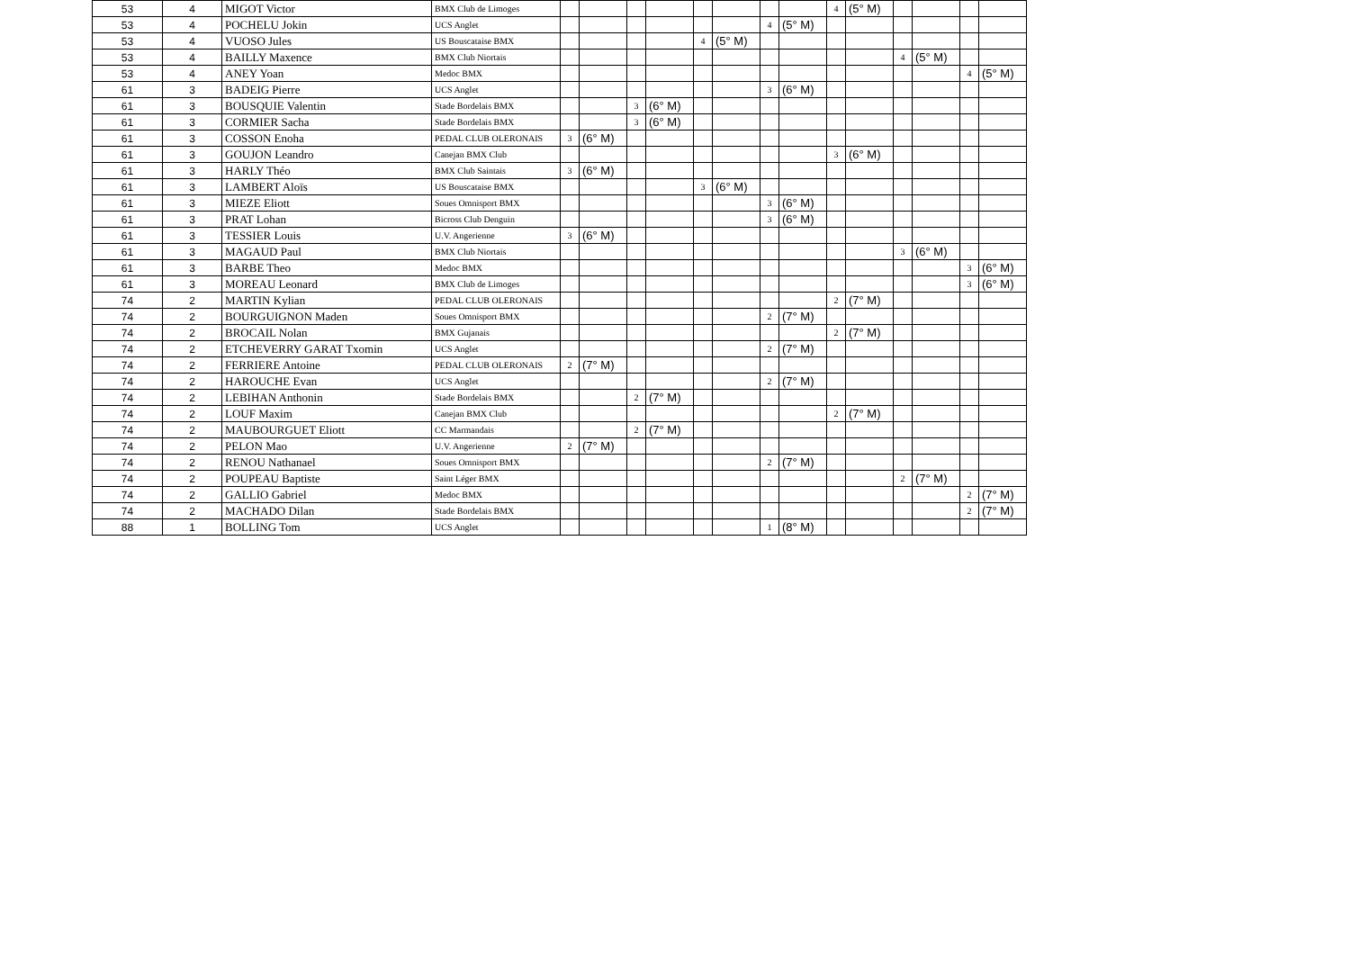| 53 | 4 | MIGOT Victor | BMX Club de Limoges | | | | | | | | | 4 | (5° M) | | | | |
| 53 | 4 | POCHELU Jokin | UCS Anglet | | | | | | | 4 | (5° M) | | | | | | |
| 53 | 4 | VUOSO Jules | US Bouscataise BMX | | | | | 4 | (5° M) | | | | | | | | |
| 53 | 4 | BAILLY Maxence | BMX Club Niortais | | | | | | | | | | | 4 | (5° M) | | |
| 53 | 4 | ANEY Yoan | Medoc BMX | | | | | | | | | | | | | 4 | (5° M) |
| 61 | 3 | BADEIG Pierre | UCS Anglet | | | | | | | 3 | (6° M) | | | | | | |
| 61 | 3 | BOUSQUIE Valentin | Stade Bordelais BMX | | | 3 | (6° M) | | | | | | | | | | |
| 61 | 3 | CORMIER Sacha | Stade Bordelais BMX | | | 3 | (6° M) | | | | | | | | | | |
| 61 | 3 | COSSON Enoha | PEDAL CLUB OLERONAIS | 3 | (6° M) | | | | | | | | | | | | |
| 61 | 3 | GOUJON Leandro | Canejan BMX Club | | | | | | | | | 3 | (6° M) | | | | |
| 61 | 3 | HARLY Théo | BMX Club Saintais | 3 | (6° M) | | | | | | | | | | | | |
| 61 | 3 | LAMBERT Aloïs | US Bouscataise BMX | | | | | 3 | (6° M) | | | | | | | | |
| 61 | 3 | MIEZE Eliott | Soues Omnisport BMX | | | | | | | 3 | (6° M) | | | | | | |
| 61 | 3 | PRAT Lohan | Bicross Club Denguin | | | | | | | 3 | (6° M) | | | | | | |
| 61 | 3 | TESSIER Louis | U.V. Angerienne | 3 | (6° M) | | | | | | | | | | | | |
| 61 | 3 | MAGAUD Paul | BMX Club Niortais | | | | | | | | | | | 3 | (6° M) | | |
| 61 | 3 | BARBE Theo | Medoc BMX | | | | | | | | | | | | | 3 | (6° M) |
| 61 | 3 | MOREAU Leonard | BMX Club de Limoges | | | | | | | | | | | | | 3 | (6° M) |
| 74 | 2 | MARTIN Kylian | PEDAL CLUB OLERONAIS | | | | | | | | | 2 | (7° M) | | | | |
| 74 | 2 | BOURGUIGNON Maden | Soues Omnisport BMX | | | | | | | 2 | (7° M) | | | | | | |
| 74 | 2 | BROCAIL Nolan | BMX Gujanais | | | | | | | | | 2 | (7° M) | | | | |
| 74 | 2 | ETCHEVERRY GARAT Txomin | UCS Anglet | | | | | | | 2 | (7° M) | | | | | | |
| 74 | 2 | FERRIERE Antoine | PEDAL CLUB OLERONAIS | 2 | (7° M) | | | | | | | | | | | | |
| 74 | 2 | HAROUCHE Evan | UCS Anglet | | | | | | | 2 | (7° M) | | | | | | |
| 74 | 2 | LEBIHAN Anthonin | Stade Bordelais BMX | | | 2 | (7° M) | | | | | | | | | | |
| 74 | 2 | LOUF Maxim | Canejan BMX Club | | | | | | | | | 2 | (7° M) | | | | |
| 74 | 2 | MAUBOURGUET Eliott | CC Marmandais | | | 2 | (7° M) | | | | | | | | | | |
| 74 | 2 | PELON Mao | U.V. Angerienne | 2 | (7° M) | | | | | | | | | | | | |
| 74 | 2 | RENOU Nathanael | Soues Omnisport BMX | | | | | | | 2 | (7° M) | | | | | | |
| 74 | 2 | POUPEAU Baptiste | Saint Léger BMX | | | | | | | | | | | 2 | (7° M) | | |
| 74 | 2 | GALLIO Gabriel | Medoc BMX | | | | | | | | | | | | | 2 | (7° M) |
| 74 | 2 | MACHADO Dilan | Stade Bordelais BMX | | | | | | | | | | | | | 2 | (7° M) |
| 88 | 1 | BOLLING Tom | UCS Anglet | | | | | | | 1 | (8° M) | | | | | | |